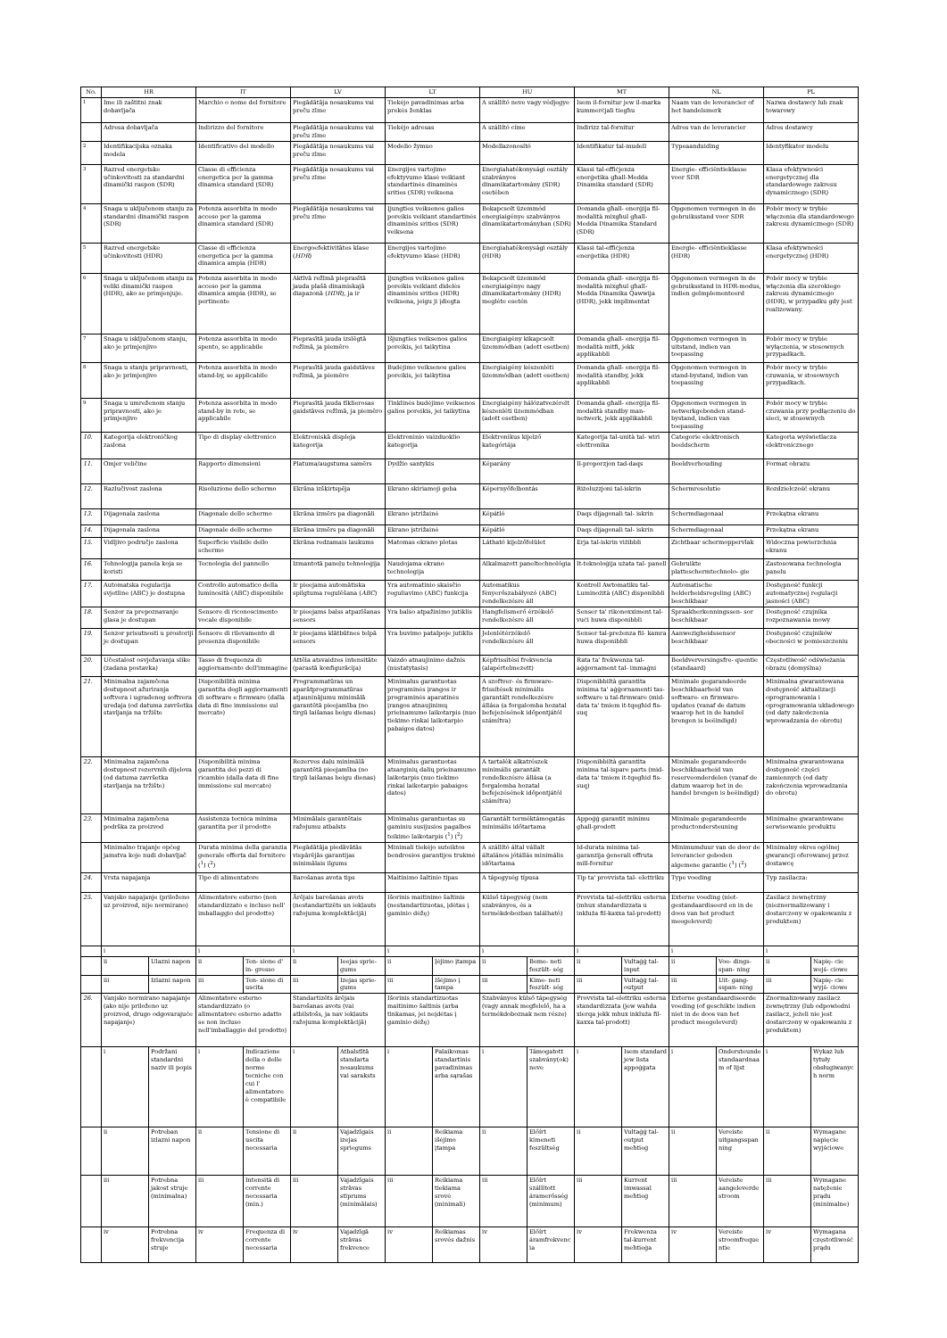| No. | HR | | IT | | LV | | LT | | HU | | MT | | NL | | PL | |
| --- | --- | --- | --- | --- | --- | --- | --- | --- | --- | --- | --- | --- | --- | --- | --- | --- |
| <sup>1</sup> | Ime ili zaštitni znak dobavljača | | Marchio o nome del fornitore | | Piegādātāja nosaukums vai preču zīme | | Tiekėjo pavadinimas arba prekės ženklas | | A szállító neve vagy védjegye | | Isem il-fornitur jew il-marka kummerċjali tiegħu | | Naam van de leverancier of het handelsmerk | | Nazwa dostawcy lub znak towarowy | |
| | Adresa dobavljača | | Indirizzo del fornitore | | Piegādātāja nosaukums vai preču zīme | | Tiekėjo adresas | | A szállító címe | | Indirizz tal-fornitur | | Adres van de leverancier | | Adres dostawcy | |
| <sup>2</sup> | Identifikacijska oznaka modela | | Identificativo del modello | | Piegādātāja nosaukums vai preču zīme | | Modelio žymuo | | Modellazonosító | | Identifikatur tal-mudell | | Typeaanduiding | | Identyfikator modelu | |
| <sup>3</sup> | Razred energetske učinkovitosti za standardni dinamički raspon (SDR) | | Classe di efficienza energetica per la gamma dinamica standard (SDR) | | Piegādātāja nosaukums vai preču zīme | | Energijos vartojimo efektyvumo klasė veikiant standartinės dinaminės srities (SDR) veiksena | | Energiahatékonysági osztály szabványos dinamikatartomány (SDR) esetében | | Klassi tal-effiċjenza enerġetika għall-Medda Dinamika standard (SDR) | | Energie- efficiëntieklasse voor SDR | | Klasa efektywności energetycznej dla standardowego zakresu dynamicznego (SDR) | |
| <sup>4</sup> | Snaga u uključenom stanju za standardni dinamički raspon (SDR) | | Potenza assorbita in modo acceso per la gamma dinamica standard (SDR) | | Piegādātāja nosaukums vai preču zīme | | Įjungties veiksenos galios poreikis veikiant standartinės dinaminės srities (SDR) veiksena | | Bekapcsolt üzemmód energiaigénye szabványos dinamikatartományban (SDR) | | Domanda għall- enerġija fil-modalità mixgħul għall-Medda Dinamika Standard (SDR) | | Opgenomen vermogen in de gebruiksstand voor SDR | | Pobór mocy w trybie włączenia dla standardowego zakresu dynamicznego (SDR) | |
| <sup>5</sup> | Razred energetske učinkovitosti (HDR) | | Classe di efficienza energetica per la gamma dinamica ampia (HDR) | | Energoefektivitātes klase ( HDR ) | | Energijos vartojimo efektyvumo klasė (HDR) | | Energiahatékonysági osztály (HDR) | | Klassi tal-effiċjenza enerġetika (HDR) | | Energie- efficiëntieklasse (HDR) | | Klasa efektywności energetycznej (HDR) | |
| <sup>6</sup> | Snaga u uključenom stanju za veliki dinamički raspon (HDR), ako se primjenjuje. | | Potenza assorbita in modo acceso per la gamma dinamica ampia (HDR), se pertinente | | Aktīvā režīmā pieprasītā jauda plašā dinamiskajā diapazonā ( HDR ), ja ir | | Įjungties veiksenos galios poreikis veikiant didelės dinaminės srities (HDR) veiksena, jeigu ji įdiegta | | Bekapcsolt üzemmód energiaigénye nagy dinamikatartomány (HDR) megléte esetén | | Domanda għall- enerġija fil-modalità mixgħul għall-Medda Dinamika Qawwija (HDR), jekk implimentat | | Opgenomen vermogen in de gebruiksstand in HDR-modus, indien geïmplementeerd | | Pobór mocy w trybie włączenia dla szerokiego zakresu dynamicznego (HDR), w przypadku gdy jest realizowany. | |
| <sup>7</sup> | Snaga u isključenom stanju, ako je primjenjivo | | Potenza assorbita in modo spento, se applicabile | | Pieprasītā jauda izslēgtā režīmā, ja piemēro | | Išjungties veiksenos galios poreikis, jei taikytina | | Energiaigény kikapcsolt üzemmódban (adott esetben) | | Domanda għall- enerġija fil-modalità mitfi, jekk applikabbli | | Opgenomen vermogen in uitstand, indien van toepassing | | Pobór mocy w trybie wyłączenia, w stosownych przypadkach. | |
| <sup>8</sup> | Snaga u stanju pripravnosti, ako je primjenjivo | | Potenza assorbita in modo stand-by, se applicabile | | Pieprasītā jauda gaidstāves režīmā, ja piemēro | | Budėjimo veiksenos galios poreikis, jei taikytina | | Energiaigény készenléti üzemmódban (adott esetben) | | Domanda għall- enerġija fil-modalità standby, jekk applikabbli | | Opgenomen vermogen in stand-bystand, indien van toepassing | | Pobór mocy w trybie czuwania, w stosownych przypadkach. | |
| <sup>9</sup> | Snaga u umreženom stanju pripravnosti, ako je primjenjivo | | Potenza assorbita in modo stand-by in rete, se applicabile | | Pieprasītā jauda tīklierosas gaidstāves režīmā, ja piemēro | | Tinklinės budėjimo veiksenos galios poreikis, jei taikytina | | Energiaigény hálózatvezérelt készenléti üzemmódban (adott esetben) | | Domanda għall- enerġija fil-modalità standby man-netwerk, jekk applikabbli | | Opgenomen vermogen in netwerkgebonden stand-bystand, indien van toepassing | | Pobór mocy w trybie czuwania przy podłączeniu do sieci, w stosownych | |
| 10. | Kategorija elektroničkog zaslona | | Tipo di display elettronico | | Elektroniskā displeja kategorija | | Elektroninio vaizduoklio kategorija | | Elektronikus kijelző kategóriája | | Kategorija tal-unità tal- wiri elettronika | | Categorie elektronisch beeldscherm | | Kategoria wyświetlacza elektronicznego | |
| 11. | Omjer veličine | | Rapporto dimensioni | | Platuma/augstuma samērs | | Dydžio santykis | | Képarány | | Il-proporzjon tad-daqs | | Beeldverhouding | | Format obrazu | |
| 12. | Razlučivost zaslona | | Risoluzione dello schermo | | Ekrāna izšķirtspēja | | Ekrano skiriamoji geba | | Képernyőfelbontás | | Riżoluzzjoni tal-iskrin | | Schermresolutie | | Rozdzielczość ekranu | |
| 13. | Dijagonala zaslona | | Diagonale dello schermo | | Ekrāna izmērs pa diagonāli | | Ekrano įstrižainė | | Képátló | | Daqs dijagonali tal- iskrin | | Schermdiagonaal | | Przekątna ekranu | |
| 14. | Dijagonala zaslona | | Diagonale dello schermo | | Ekrāna izmērs pa diagonāli | | Ekrano įstrižainė | | Képátló | | Daqs dijagonali tal- iskrin | | Schermdiagonaal | | Przekątna ekranu | |
| 15. | Vidljivo područje zaslona | | Superficie visibile dello schermo | | Ekrāna redzamais laukums | | Matomas ekrano plotas | | Látható kijelzőfelület | | Erja tal-iskrin viżibbli | | Zichtbaar schermoppervlak | | Widoczna powierzchnia ekranu | |
| 16. | Tehnologija panela koja se koristi | | Tecnologia del pannello | | Izmantotā paneļu tehnoloģija | | Naudojama ekrano technologija | | Alkalmazott paneltechnológia | | It-teknoloġija użata tal- panell | | Gebruikte platteschermtechnolo- gie | | Zastosowana technologia panelu | |
| 17. | Automatska regulacija svjetline (ABC) je dostupna | | Controllo automatico della luminosità (ABC) disponibile | | Ir pieejama automātiska spilgtuma regulēšana ( ABC ) | | Yra automatinio skaisčio reguliavimo (ABC) funkcija | | Automatikus fényerőszabályozó (ABC) rendelkezésre áll | | Kontroll Awtomatiku tal-Luminożità (ABC) disponibbli | | Automatische helderheidsregeling (ABC) beschikbaar | | Dostępność funkcji automatycznej regulacji jasności (ABC) | |
| 18. | Senzor za prepoznavanje glasa je dostupan | | Sensore di riconoscimento vocale disponibile | | Ir pieejams balss atpazīšanas sensors | | Yra balso atpažinimo jutiklis | | Hangfelismerő érzékelő rendelkezésre áll | | Senser ta' rikonoxximent tal-vuċi huwa disponibbli | | Spraakherkenningssen- sor beschikbaar | | Dostępność czujnika rozpoznawania mowy | |
| 19. | Senzor prisutnosti u prostoriji je dostupan | | Sensore di rilevamento di presenza disponibile | | Ir pieejams klātbūtnes telpā sensors | | Yra buvimo patalpoje jutiklis | | Jelenlétérzékelő rendelkezésre áll | | Senser tal-preżenza fil- kamra huwa disponibbli | | Aanwezigheidssensor beschikbaar | | Dostępność czujników obecności w pomieszczeniu | |
| 20. | Učestalost osvježavanja slike (zadana postavka) | | Tasso di frequenza di aggiornamento dell'immagine | | Attēla atsvaidzes intensitāte (parastā konfigurācija) | | Vaizdo atnaujinimo dažnis (nustatytasis) | | Képfrissítési frekvencia (alapértelmezett) | | Rata ta' frekwenza tal- aġġornament tal- immaġni | | Beeldverversingsfre- quentie (standaard) | | Częstotliwość odświeżania obrazu (domyślna) | |
| 21. | Minimalna zajamčena dostupnost ažuriranja softvera i ugrađenog softvera uređaja (od datuma završetka stavljanja na tržište | | Disponibilità minima garantita degli aggiornamenti di software e firmware (dalla data di fine immissione sul mercato) | | Programmatūras un aparātprogrammatūras atjauninājumu minimālā garantētā pieejamība (no tirgū laišanas beigu dienas) | | Minimalus garantuotas programinės įrangos ir programinės aparatinės įrangos atnaujinimų prieinamumo laikotarpis (nuo tiekimo rinkai laikotarpio pabaigos datos) | | A szoftver- és firmware- frissítések minimális garantált rendelkezésre állása (a forgalomba hozatal befejezésének időpontjától számítva) | | Disponibbiltà garantita minima ta' aġġornamenti tas- software u tal-firmware (mid-data ta' tmiem it-tqegħid fis-suq | | Minimale gegarandeerde beschikbaarheid van software- en firmware- updates (vanaf de datum waarop het in de handel brengen is beëindigd) | | Minimalna gwarantowana dostępność aktualizacji oprogramowania i oprogramowania układowego (od daty zakończenia wprowadzania do obrotu) | |
| 22. | Minimalna zajamčena dostupnost rezervnih dijelova (od datuma završetka stavljanja na tržište) | | Disponibilità minima garantita dei pezzi di ricambio (dalla data di fine immissione sul mercato) | | Rezerves daļu minimālā garantētā pieejamība (no tirgū laišanas beigu dienas) | | Minimalus garantuotas atsarginių dalių prieinamumo laikotarpis (nuo tiekimo rinkai laikotarpio pabaigos datos) | | A tartalék alkatrészek minimális garantált rendelkezésre állása (a forgalomba hozatal befejezésének időpontjától számítva) | | Disponibbiltà garantita minima tal-ispare parts (mid-data ta' tmiem it-tqegħid fis-suq) | | Minimale gegarandeerde beschikbaarheid van reserveonderdelen (vanaf de datum waarop het in de handel brengen is beëindigd) | | Minimalna gwarantowana dostępność części zamiennych (od daty zakończenia wprowadzania do obrotu) | |
| 23. | Minimalna zajamčena podrška za proizvod | | Assistenza tecnica minima garantita per il prodotto | | Minimālais garantētais ražojumu atbalsts | | Minimalus garantuotas su gaminiu susijusios pagalbos teikimo laikotarpis (<sup>1</sup>) (<sup>2</sup>) | | Garantált terméktámogatás minimális időtartama | | Appoġġ garantit minimu għall-prodott | | Minimale gegarandeerde productondersteuning | | Minimalne gwarantowane serwisowanie produktu | |
| | Minimalno trajanje općeg jamstva koje nudi dobavljač | | Durata minima della garanzia generale offerta dal fornitore (<sup>1</sup>) (<sup>2</sup>) | | Piegādātāja piedāvātās vispārējās garantijas minimālais ilgums | | Minimali tiekėjo suteiktos bendrosios garantijos trukmė | | A szállító által vállalt általános jótállás minimális időtartama | | Id-durata minima tal-garanzija ġenerali offruta mill-fornitur | | Minimumduur van de door de leverancier geboden algemene garantie (<sup>1</sup>) (<sup>2</sup>) | | Minimalny okres ogólnej gwarancji oferowanej przez dostawcę | |
| 24. | Vrsta napajanja | | Tipo di alimentatore | | Barošanas avota tips | | Maitinimo šaltinio tipas | | A tápegység típusa | | Tip ta' provvista tal- elettriku | | Type voeding | | Typ zasilacza: | |
| 25. | Vanjsko napajanje (priloženo uz proizvod, nije normirano) | | Alimentatore esterno (non standardizzato e incluso nell' imballaggio del prodotto) | | Ārējais barošanas avots (nestandartizēts un iekļauts ražojuma komplektācijā) | | Išorinis maitinimo šaltinis (nestandartizuotas, įdėtas į gaminio dėžę) | | Külső tápegység (nem szabványos, és a termékdobozban található) | | Provvista tal-elettriku esterna (mhux standardizzata u inkluża fil-kaxxa tal-prodott) | | Externe voeding (niet-gestandaardiseerd en in de doos van het product meegeleverd) | | Zasilacz zewnętrzny (nieznormalizowany i dostarczony w opakowaniu z produktem) | |
| | i | | i | | i | | i | | i | | i | | i | | i | |
| | ii | Ulazni napon | ii | Ten- sione d' in- gresso | ii | Ieejas sprie- gums | ii | Įėjimo įtampa | ii | Beme- neti feszült- ség | ii | Vultaġġ tal- input | ii | Voe- dings- span- ning | ii | Napię- cie wejś- ciowe |
| | iii | Izlazni napon | iii | Ten- sione di uscita | iii | Izejas sprie- gums | iii | Išėjimo į tampa | iii | Kime- neti feszült- ség | iii | Vultaġġ tal- output | iii | Uit- gang- sspan- ning | iii | Napię- cie wyjś- ciowe |
| 26. | Vanjsko normirano napajanje (ako nije priloženo uz proizvod, drugo odgovarajuće napajanje) | | Alimentatore esterno standardizzato (o alimentatore esterno adatto se non incluso nell'imballaggio del prodotto) | | Standartizēts ārējais barošanas avots (vai atbilstošs, ja nav iekļauts ražojuma komplektācijā) | | Išorinis standartizuotas maitinimo šaltinis (arba tinkamas, jei neįdėtas į gaminio dėžę) | | Szabványos külső tápegység (vagy annak megfelelő, ha a termékdoboznak nem része) | | Provvista tal-elettriku esterna standardizzata (jew waħda xierqa jekk mhux inkluża fil-kaxxa tal-prodott) | | Externe gestandaardiseerde voeding (of geschikte indien niet in de doos van het product meegeleverd) | | Znormalizowany zasilacz zewnętrzny (lub odpowiedni zasilacz, jeżeli nie jest dostarczony w opakowaniu z produktem) | |
| | i | Podržani standardni naziv ili popis | i | Indicazione della o delle norme tecniche con cui l' alimentatore è compatibile | i | Atbalstītā standarta nosaukums vai saraksts | i | Palaikomas standartinis pavadinimas arba sąrašas | i | Támogatott szabvány(ok) neve | i | Isem standard jew lista appoġġata | i | Ondersteunde standaardnaam of lijst | i | Wykaz lub tytuły obsługiwanych norm |
| | ii | Potreban izlazni napon | ii | Tensione di uscita necessaria | ii | Vajadzīgais izejas spriegums | ii | Reikiama išėjimo įtampa | ii | Előírt kimeneti feszültség | ii | Vultaġġ tal-output meħtieġ | ii | Vereiste uitgangsspanning | ii | Wymagane napięcie wyjściowe |
| | iii | Potrebna jakost struje (minimalna) | iii | Intensità di corrente necessaria (min.) | iii | Vajadzīgais strāvas stiprums (minimālais) | iii | Reikiama tiekiama srovė (minimali) | iii | Előírt szállított áramerősség (minimum) | iii | Kurrent imwassal meħtieġ | iii | Vereiste aangeleverde stroom | iii | Wymagane natężenie prądu (minimalne) |
| | iv | Potrebna frekvencija struje | iv | Frequenza di corrente necessaria | iv | Vajadzīgā strāvas frekvence | iv | Reikiamas srovės dažnis | iv | Előírt áramfrekvencia | iv | Frekwenza tal-kurrent meħtieġa | iv | Vereiste stroomfrequentie | iv | Wymagana częstotliwość prądu |